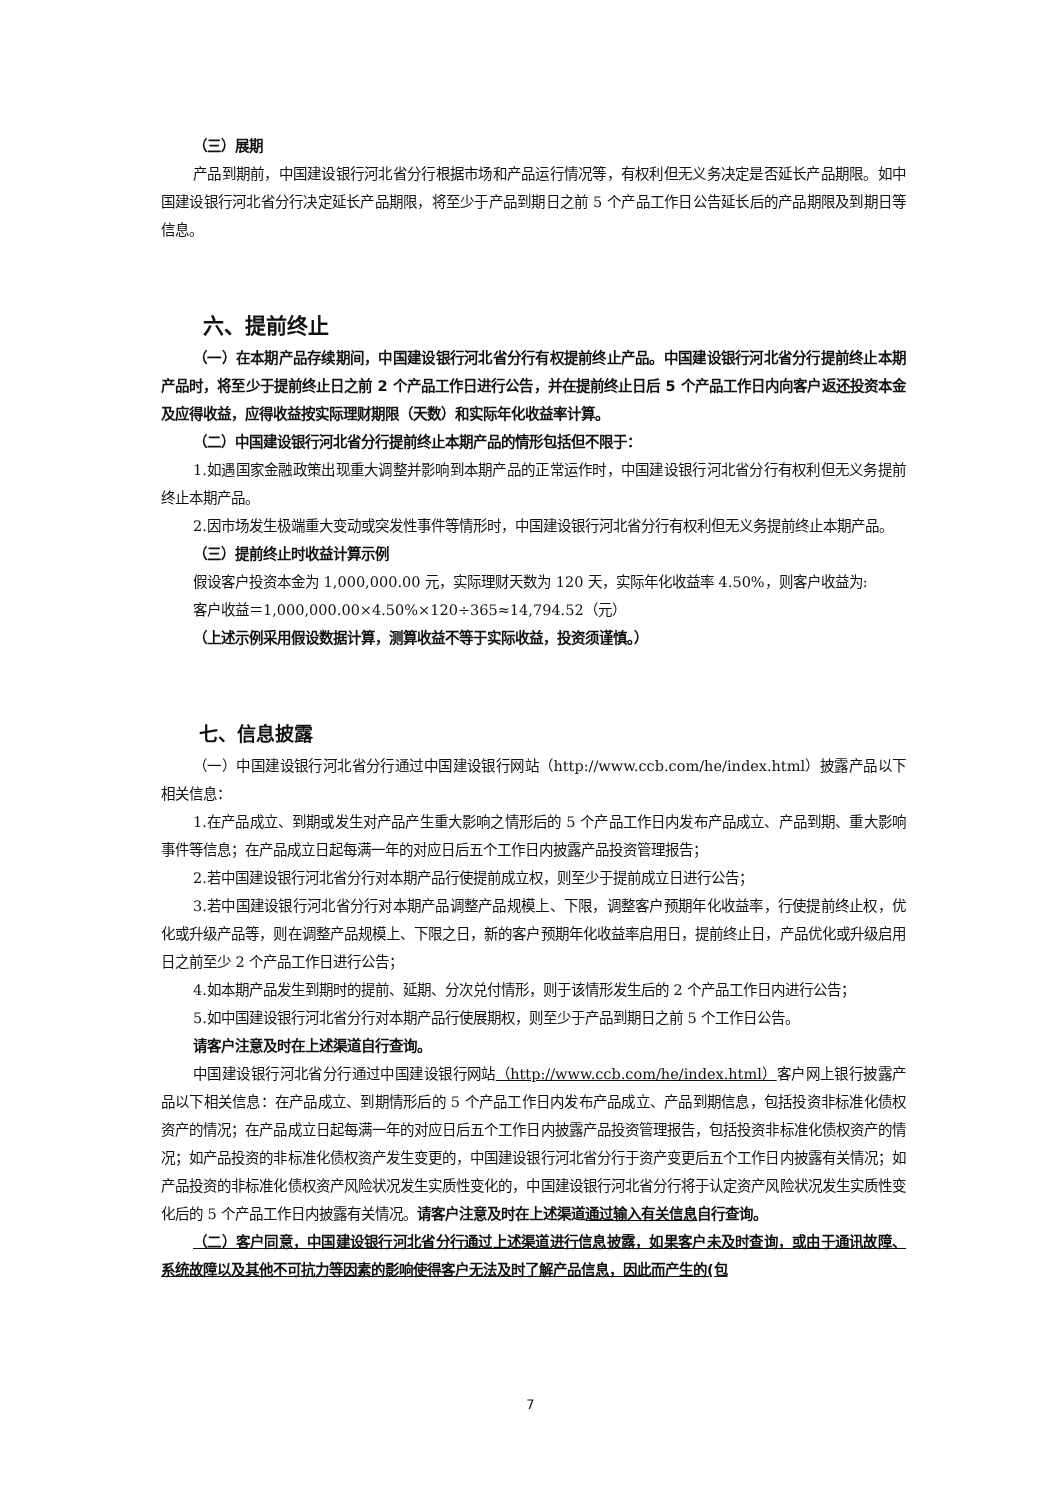（三）展期
产品到期前，中国建设银行河北省分行根据市场和产品运行情况等，有权利但无义务决定是否延长产品期限。如中国建设银行河北省分行决定延长产品期限，将至少于产品到期日之前 5 个产品工作日公告延长后的产品期限及到期日等信息。
六、提前终止
（一）在本期产品存续期间，中国建设银行河北省分行有权提前终止产品。中国建设银行河北省分行提前终止本期产品时，将至少于提前终止日之前 2 个产品工作日进行公告，并在提前终止日后 5 个产品工作日内向客户返还投资本金及应得收益，应得收益按实际理财期限（天数）和实际年化收益率计算。
（二）中国建设银行河北省分行提前终止本期产品的情形包括但不限于：
1.如遇国家金融政策出现重大调整并影响到本期产品的正常运作时，中国建设银行河北省分行有权利但无义务提前终止本期产品。
2.因市场发生极端重大变动或突发性事件等情形时，中国建设银行河北省分行有权利但无义务提前终止本期产品。
（三）提前终止时收益计算示例
假设客户投资本金为 1,000,000.00 元，实际理财天数为 120 天，实际年化收益率 4.50%，则客户收益为:
客户收益＝1,000,000.00×4.50%×120÷365≈14,794.52（元）
（上述示例采用假设数据计算，测算收益不等于实际收益，投资须谨慎。）
七、信息披露
（一）中国建设银行河北省分行通过中国建设银行网站（http://www.ccb.com/he/index.html）披露产品以下相关信息：
1.在产品成立、到期或发生对产品产生重大影响之情形后的 5 个产品工作日内发布产品成立、产品到期、重大影响事件等信息；在产品成立日起每满一年的对应日后五个工作日内披露产品投资管理报告；
2.若中国建设银行河北省分行对本期产品行使提前成立权，则至少于提前成立日进行公告；
3.若中国建设银行河北省分行对本期产品调整产品规模上、下限，调整客户预期年化收益率，行使提前终止权，优化或升级产品等，则在调整产品规模上、下限之日，新的客户预期年化收益率启用日，提前终止日，产品优化或升级启用日之前至少 2 个产品工作日进行公告；
4.如本期产品发生到期时的提前、延期、分次兑付情形，则于该情形发生后的 2 个产品工作日内进行公告；
5.如中国建设银行河北省分行对本期产品行使展期权，则至少于产品到期日之前 5 个工作日公告。
请客户注意及时在上述渠道自行查询。
中国建设银行河北省分行通过中国建设银行网站（http://www.ccb.com/he/index.html）客户网上银行披露产品以下相关信息：在产品成立、到期情形后的 5 个产品工作日内发布产品成立、产品到期信息，包括投资非标准化债权资产的情况；在产品成立日起每满一年的对应日后五个工作日内披露产品投资管理报告，包括投资非标准化债权资产的情况；如产品投资的非标准化债权资产发生变更的，中国建设银行河北省分行于资产变更后五个工作日内披露有关情况；如产品投资的非标准化债权资产风险状况发生实质性变化的，中国建设银行河北省分行将于认定资产风险状况发生实质性变化后的 5 个产品工作日内披露有关情况。请客户注意及时在上述渠道通过输入有关信息自行查询。
（二）客户同意，中国建设银行河北省分行通过上述渠道进行信息披露，如果客户未及时查询，或由于通讯故障、系统故障以及其他不可抗力等因素的影响使得客户无法及时了解产品信息，因此而产生的(包
7